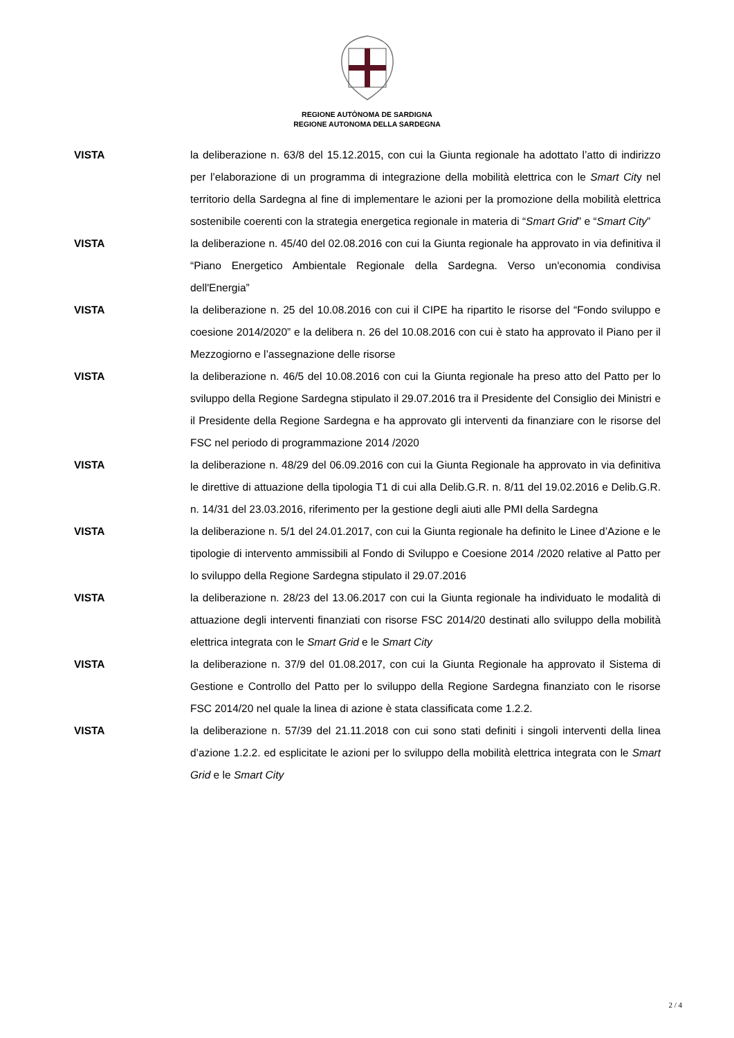REGIONE AUTÒNOMA DE SARDIGNA
REGIONE AUTONOMA DELLA SARDEGNA
VISTA la deliberazione n. 63/8 del 15.12.2015, con cui la Giunta regionale ha adottato l’atto di indirizzo per l’elaborazione di un programma di integrazione della mobilità elettrica con le Smart City nel territorio della Sardegna al fine di implementare le azioni per la promozione della mobilità elettrica sostenibile coerenti con la strategia energetica regionale in materia di “Smart Grid” e “Smart City”
VISTA la deliberazione n. 45/40 del 02.08.2016 con cui la Giunta regionale ha approvato in via definitiva il “Piano Energetico Ambientale Regionale della Sardegna. Verso un'economia condivisa dell'Energia”
VISTA la deliberazione n. 25 del 10.08.2016 con cui il CIPE ha ripartito le risorse del “Fondo sviluppo e coesione 2014/2020” e la delibera n. 26 del 10.08.2016 con cui è stato ha approvato il Piano per il Mezzogiorno e l’assegnazione delle risorse
VISTA la deliberazione n. 46/5 del 10.08.2016 con cui la Giunta regionale ha preso atto del Patto per lo sviluppo della Regione Sardegna stipulato il 29.07.2016 tra il Presidente del Consiglio dei Ministri e il Presidente della Regione Sardegna e ha approvato gli interventi da finanziare con le risorse del FSC nel periodo di programmazione 2014 /2020
VISTA la deliberazione n. 48/29 del 06.09.2016 con cui la Giunta Regionale ha approvato in via definitiva le direttive di attuazione della tipologia T1 di cui alla Delib.G.R. n. 8/11 del 19.02.2016 e Delib.G.R. n. 14/31 del 23.03.2016, riferimento per la gestione degli aiuti alle PMI della Sardegna
VISTA la deliberazione n. 5/1 del 24.01.2017, con cui la Giunta regionale ha definito le Linee d’Azione e le tipologie di intervento ammissibili al Fondo di Sviluppo e Coesione 2014 /2020 relative al Patto per lo sviluppo della Regione Sardegna stipulato il 29.07.2016
VISTA la deliberazione n. 28/23 del 13.06.2017 con cui la Giunta regionale ha individuato le modalità di attuazione degli interventi finanziati con risorse FSC 2014/20 destinati allo sviluppo della mobilità elettrica integrata con le Smart Grid e le Smart City
VISTA la deliberazione n. 37/9 del 01.08.2017, con cui la Giunta Regionale ha approvato il Sistema di Gestione e Controllo del Patto per lo sviluppo della Regione Sardegna finanziato con le risorse FSC 2014/20 nel quale la linea di azione è stata classificata come 1.2.2.
VISTA la deliberazione n. 57/39 del 21.11.2018 con cui sono stati definiti i singoli interventi della linea d’azione 1.2.2. ed esplicitate le azioni per lo sviluppo della mobilità elettrica integrata con le Smart Grid e le Smart City
2 / 4